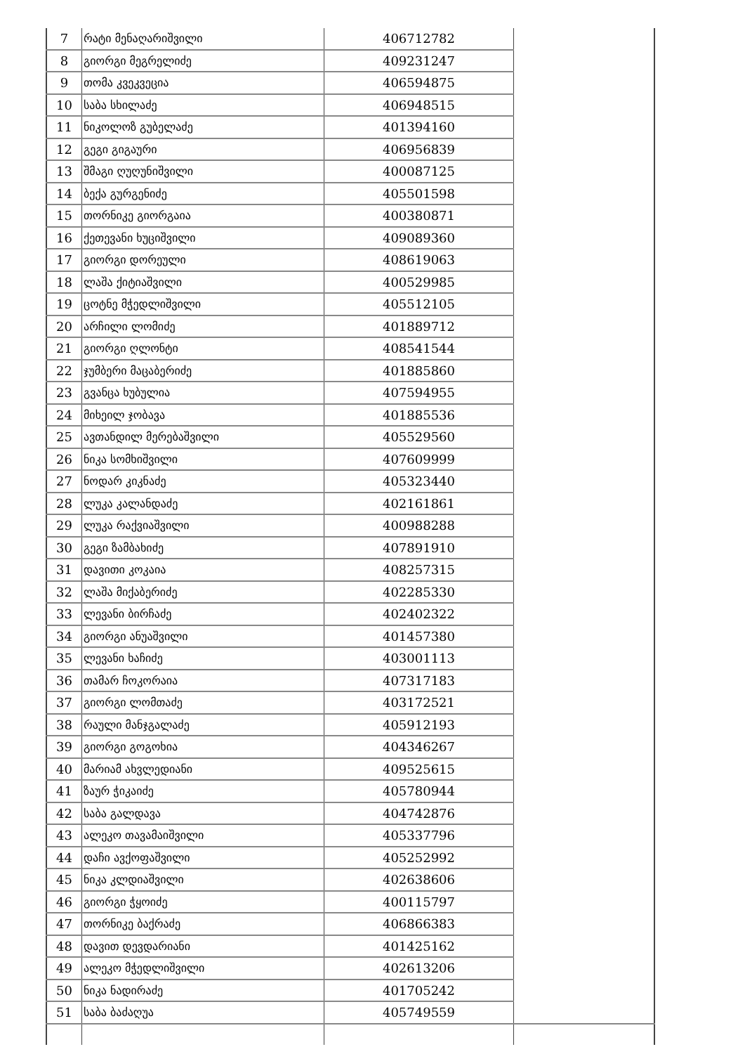| 7 | რატი მენაღარიშვილი | 406712782 | |
| 8 | გიორგი მეგრელიძე | 409231247 | |
| 9 | თომა კვეკვეცია | 406594875 | |
| 10 | საბა სხილაძე | 406948515 | |
| 11 | ნიკოლოზ გუბელაძე | 401394160 | |
| 12 | გეგი გიგაური | 406956839 | |
| 13 | შმაგი ღუღუნიშვილი | 400087125 | |
| 14 | ბექა გურგენიძე | 405501598 | |
| 15 | თორნიკე გიორგაია | 400380871 | |
| 16 | ქეთევანი ხუციშვილი | 409089360 | |
| 17 | გიორგი დორეული | 408619063 | |
| 18 | ლაშა ქიტიაშვილი | 400529985 | |
| 19 | ცოტნე მჭედლიშვილი | 405512105 | |
| 20 | არჩილი ლომიძე | 401889712 | |
| 21 | გიორგი ღლონტი | 408541544 | |
| 22 | ჯუმბერი მაცაბერიძე | 401885860 | |
| 23 | გვანცა ხუბულია | 407594955 | |
| 24 | მიხეილ ჯობავა | 401885536 | |
| 25 | ავთანდილ მერებაშვილი | 405529560 | |
| 26 | ნიკა სომხიშვილი | 407609999 | |
| 27 | ნოდარ კიკნაძე | 405323440 | |
| 28 | ლუკა კალანდაძე | 402161861 | |
| 29 | ლუკა რაქვიაშვილი | 400988288 | |
| 30 | გეგი ზამბახიძე | 407891910 | |
| 31 | დავითი კოკაია | 408257315 | |
| 32 | ლაშა მიქაბერიძე | 402285330 | |
| 33 | ლევანი ბირჩაძე | 402402322 | |
| 34 | გიორგი ანუაშვილი | 401457380 | |
| 35 | ლევანი ხაჩიძე | 403001113 | |
| 36 | თამარ ჩოკორაია | 407317183 | |
| 37 | გიორგი ლომთაძე | 403172521 | |
| 38 | რაული მანჯგალაძე | 405912193 | |
| 39 | გიორგი გოგოხია | 404346267 | |
| 40 | მარიამ ახვლედიანი | 409525615 | |
| 41 | ზაურ ჭიკაიძე | 405780944 | |
| 42 | საბა გალდავა | 404742876 | |
| 43 | ალეკო თავამაიშვილი | 405337796 | |
| 44 | დაჩი ავქოფაშვილი | 405252992 | |
| 45 | ნიკა კლდიაშვილი | 402638606 | |
| 46 | გიორგი ჭყოიძე | 400115797 | |
| 47 | თორნიკე ბაქრაძე | 406866383 | |
| 48 | დავით დევდარიანი | 401425162 | |
| 49 | ალეკო მჭედლიშვილი | 402613206 | |
| 50 | ნიკა ნადირაძე | 401705242 | |
| 51 | საბა ბაძაღუა | 405749559 | |